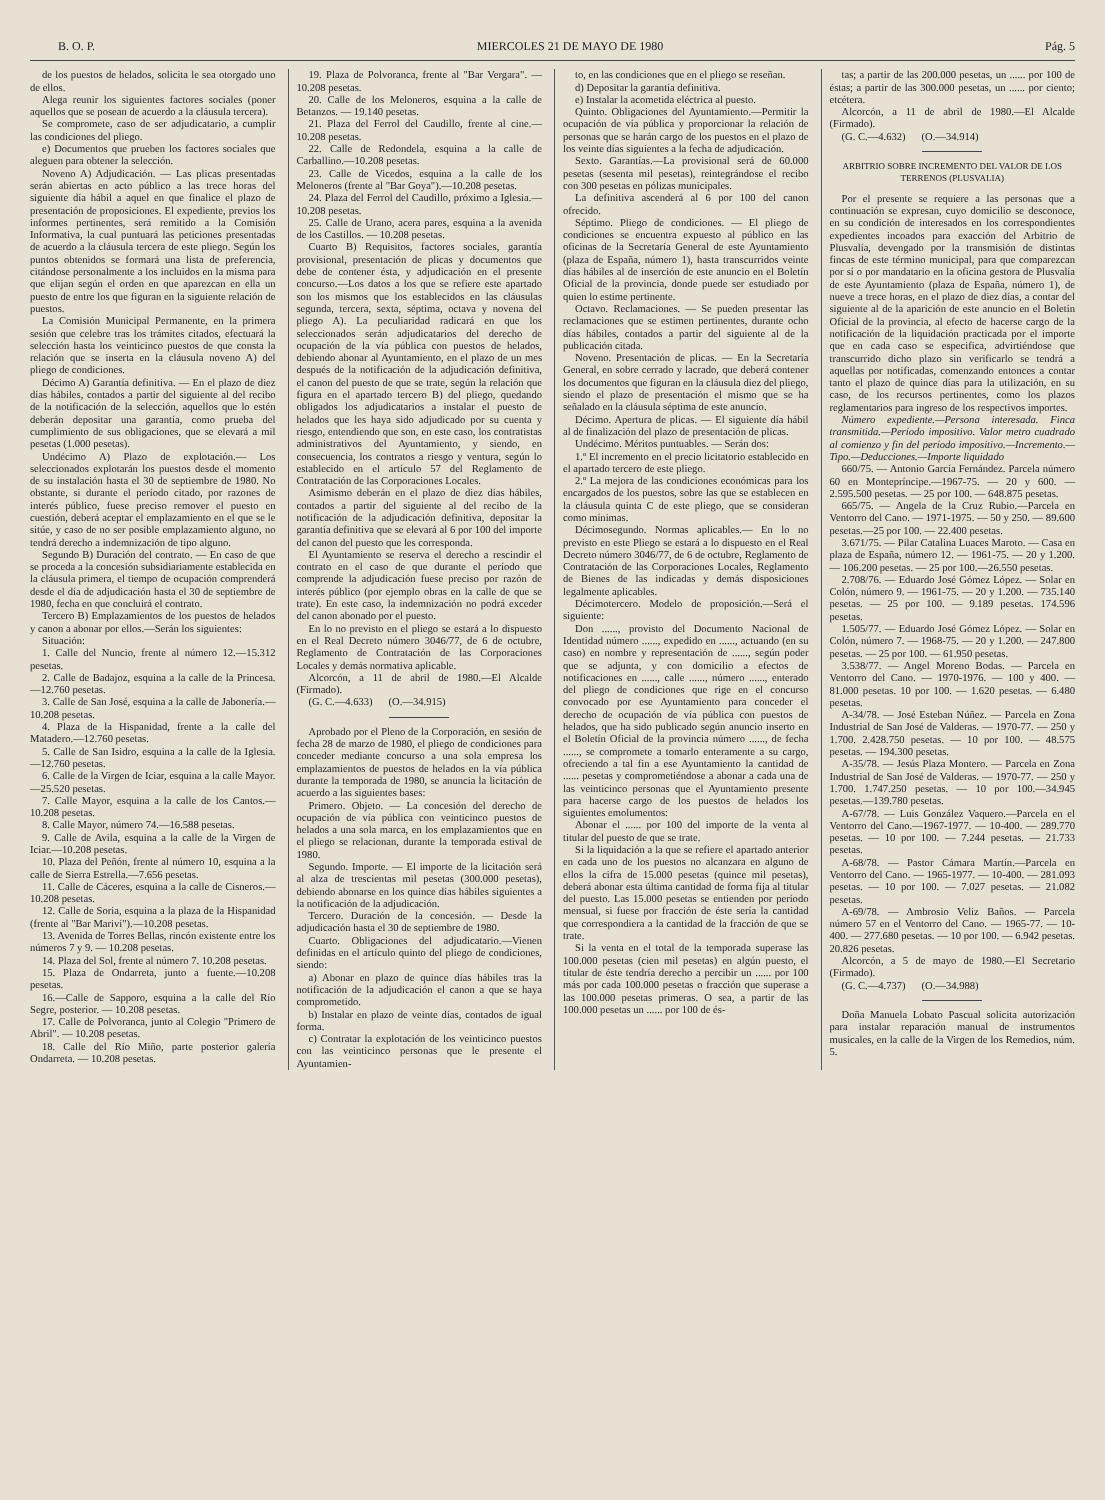B. O. P. MIERCOLES 21 DE MAYO DE 1980 Pág. 5
de los puestos de helados, solicita le sea otorgado uno de ellos.
Alega reunir los siguientes factores sociales (poner aquellos que se posean de acuerdo a la cláusula tercera).
Se compromete, caso de ser adjudicatario, a cumplir las condiciones del pliego.
e) Documentos que prueben los factores sociales que aleguen para obtener la selección.
Noveno A) Adjudicación. — Las plicas presentadas serán abiertas en acto público a las trece horas del siguiente día hábil a aquel en que finalice el plazo de presentación de proposiciones. El expediente, previos los informes pertinentes, será remitido a la Comisión Informativa, la cual puntuará las peticiones presentadas de acuerdo a la cláusula tercera de este pliego. Según los puntos obtenidos se formará una lista de preferencia, citándose personalmente a los incluidos en la misma para que elijan según el orden en que aparezcan en ella un puesto de entre los que figuran en la siguiente relación de puestos.
La Comisión Municipal Permanente, en la primera sesión que celebre tras los trámites citados, efectuará la selección hasta los veinticinco puestos de que consta la relación que se inserta en la cláusula noveno A) del pliego de condiciones.
Décimo A) Garantía definitiva. — En el plazo de diez días hábiles, contados a partir del siguiente al del recibo de la notificación de la selección, aquellos que lo estén deberán depositar una garantía, como prueba del cumplimiento de sus obligaciones, que se elevará a mil pesetas (1.000 pesetas).
Undécimo A) Plazo de explotación.— Los seleccionados explotarán los puestos desde el momento de su instalación hasta el 30 de septiembre de 1980. No obstante, si durante el período citado, por razones de interés público, fuese preciso remover el puesto en cuestión, deberá aceptar el emplazamiento en el que se le sitúe, y caso de no ser posible emplazamiento alguno, no tendrá derecho a indemnización de tipo alguno.
Segundo B) Duración del contrato. — En caso de que se proceda a la concesión subsidiariamente establecida en la cláusula primera, el tiempo de ocupación comprenderá desde el día de adjudicación hasta el 30 de septiembre de 1980, fecha en que concluirá el contrato.
Tercero B) Emplazamientos de los puestos de helados y canon a abonar por ellos.—Serán los siguientes:
Situación:
1. Calle del Nuncio, frente al número 12.—15.312 pesetas.
2. Calle de Badajoz, esquina a la calle de la Princesa.—12.760 pesetas.
3. Calle de San José, esquina a la calle de Jabonería.—10.208 pesetas.
4. Plaza de la Hispanidad, frente a la calle del Matadero.—12.760 pesetas.
5. Calle de San Isidro, esquina a la calle de la Iglesia.—12.760 pesetas.
6. Calle de la Virgen de Iciar, esquina a la calle Mayor.—25.520 pesetas.
7. Calle Mayor, esquina a la calle de los Cantos.—10.208 pesetas.
8. Calle Mayor, número 74.—16.588 pesetas.
9. Calle de Avila, esquina a la calle de la Virgen de Iciar.—10.208 pesetas.
10. Plaza del Peñón, frente al número 10, esquina a la calle de Sierra Estrella.—7.656 pesetas.
11. Calle de Cáceres, esquina a la calle de Cisneros.—10.208 pesetas.
12. Calle de Soria, esquina a la plaza de la Hispanidad (frente al "Bar Mariví").—10.208 pesetas.
13. Avenida de Torres Bellas, rincón existente entre los números 7 y 9. — 10.208 pesetas.
14. Plaza del Sol, frente al número 7. 10.208 pesetas.
15. Plaza de Ondarreta, junto a fuente.—10.208 pesetas.
16.—Calle de Sapporo, esquina a la calle del Río Segre, posterior. — 10.208 pesetas.
17. Calle de Polvoranca, junto al Colegio "Primero de Abril". — 10.208 pesetas.
18. Calle del Río Miño, parte posterior galería Ondarreta. — 10.208 pesetas.
19. Plaza de Polvoranca, frente al "Bar Vergara". — 10.208 pesetas.
20. Calle de los Meloneros, esquina a la calle de Betanzos. — 19.140 pesetas.
21. Plaza del Ferrol del Caudillo, frente al cine.—10.208 pesetas.
22. Calle de Redondela, esquina a la calle de Carballino.—10.208 pesetas.
23. Calle de Vicedos, esquina a la calle de los Meloneros (frente al "Bar Goya").—10.208 pesetas.
24. Plaza del Ferrol del Caudillo, próximo a Iglesia.—10.208 pesetas.
25. Calle de Urano, acera pares, esquina a la avenida de los Castillos. — 10.208 pesetas.
Cuarto B) Requisitos, factores sociales, garantía provisional, presentación de plicas y documentos que debe de contener ésta, y adjudicación en el presente concurso.—Los datos a los que se refiere este apartado son los mismos que los establecidos en las cláusulas segunda, tercera, sexta, séptima, octava y novena del pliego A). La peculiaridad radicará en que los seleccionados serán adjudicatarios del derecho de ocupación de la vía pública con puestos de helados, debiendo abonar al Ayuntamiento, en el plazo de un mes después de la notificación de la adjudicación definitiva, el canon del puesto de que se trate, según la relación que figura en el apartado tercero B) del pliego, quedando obligados los adjudicatarios a instalar el puesto de helados que les haya sido adjudicado por su cuenta y riesgo, entendiendo que son, en este caso, los contratistas administrativos del Ayuntamiento, y siendo, en consecuencia, los contratos a riesgo y ventura, según lo establecido en el artículo 57 del Reglamento de Contratación de las Corporaciones Locales.
Asimismo deberán en el plazo de diez días hábiles, contados a partir del siguiente al del recibo de la notificación de la adjudicación definitiva, depositar la garantía definitiva que se elevará al 6 por 100 del importe del canon del puesto que les corresponda.
El Ayuntamiento se reserva el derecho a rescindir el contrato en el caso de que durante el período que comprende la adjudicación fuese preciso por razón de interés público (por ejemplo obras en la calle de que se trate). En este caso, la indemnización no podrá exceder del canon abonado por el puesto.
En lo no previsto en el pliego se estará a lo dispuesto en el Real Decreto número 3046/77, de 6 de octubre, Reglamento de Contratación de las Corporaciones Locales y demás normativa aplicable.
Alcorcón, a 11 de abril de 1980.—El Alcalde (Firmado).
(G. C.—4.633) (O.—34.915)
Aprobado por el Pleno de la Corporación, en sesión de fecha 28 de marzo de 1980, el pliego de condiciones para conceder mediante concurso a una sola empresa los emplazamientos de puestos de helados en la vía pública durante la temporada de 1980, se anuncia la licitación de acuerdo a las siguientes bases:
Primero. Objeto. — La concesión del derecho de ocupación de vía pública con veinticinco puestos de helados a una sola marca, en los emplazamientos que en el pliego se relacionan, durante la temporada estival de 1980.
Segundo. Importe. — El importe de la licitación será al alza de trescientas mil pesetas (300.000 pesetas), debiendo abonarse en los quince días hábiles siguientes a la notificación de la adjudicación.
Tercero. Duración de la concesión. — Desde la adjudicación hasta el 30 de septiembre de 1980.
Cuarto. Obligaciones del adjudicatario.—Vienen definidas en el artículo quinto del pliego de condiciones, siendo:
a) Abonar en plazo de quince días hábiles tras la notificación de la adjudicación el canon a que se haya comprometido.
b) Instalar en plazo de veinte días, contados de igual forma.
c) Contratar la explotación de los veinticinco puestos con las veinticinco personas que le presente el Ayuntamien-
to, en las condiciones que en el pliego se reseñan.
d) Depositar la garantía definitiva.
e) Instalar la acometida eléctrica al puesto.
Quinto. Obligaciones del Ayuntamiento.—Permitir la ocupación de vía pública y proporcionar la relación de personas que se harán cargo de los puestos en el plazo de los veinte días siguientes a la fecha de adjudicación.
Sexto. Garantías.—La provisional será de 60.000 pesetas (sesenta mil pesetas), reintegrándose el recibo con 300 pesetas en pólizas municipales.
La definitiva ascenderá al 6 por 100 del canon ofrecido.
Séptimo. Pliego de condiciones. — El pliego de condiciones se encuentra expuesto al público en las oficinas de la Secretaría General de este Ayuntamiento (plaza de España, número 1), hasta transcurridos veinte días hábiles al de inserción de este anuncio en el Boletín Oficial de la provincia, donde puede ser estudiado por quien lo estime pertinente.
Octavo. Reclamaciones. — Se pueden presentar las reclamaciones que se estimen pertinentes, durante ocho días hábiles, contados a partir del siguiente al de la publicación citada.
Noveno. Presentación de plicas. — En la Secretaría General, en sobre cerrado y lacrado, que deberá contener los documentos que figuran en la cláusula diez del pliego, siendo el plazo de presentación el mismo que se ha señalado en la cláusula séptima de este anuncio.
Décimo. Apertura de plicas. — El siguiente día hábil al de finalización del plazo de presentación de plicas.
Undécimo. Méritos puntuables. — Serán dos:
1.º El incremento en el precio licitatorio establecido en el apartado tercero de este pliego.
2.º La mejora de las condiciones económicas para los encargados de los puestos, sobre las que se establecen en la cláusula quinta C de este pliego, que se consideran como mínimas.
Décimosegundo. Normas aplicables.— En lo no previsto en este Pliego se estará a lo dispuesto en el Real Decreto número 3046/77, de 6 de octubre, Reglamento de Contratación de las Corporaciones Locales, Reglamento de Bienes de las indicadas y demás disposiciones legalmente aplicables.
Décimotercero. Modelo de proposición.—Será el siguiente:
Don ......, provisto del Documento Nacional de Identidad número ......, expedido en ......, actuando (en su caso) en nombre y representación de ......, según poder que se adjunta, y con domicilio a efectos de notificaciones en ......, calle ......, número ......, enterado del pliego de condiciones que rige en el concurso convocado por ese Ayuntamiento para conceder el derecho de ocupación de vía pública con puestos de helados, que ha sido publicado según anuncio inserto en el Boletín Oficial de la provincia número ......, de fecha ......, se compromete a tomarlo enteramente a su cargo, ofreciendo a tal fin a ese Ayuntamiento la cantidad de ...... pesetas y comprometiéndose a abonar a cada una de las veinticinco personas que el Ayuntamiento presente para hacerse cargo de los puestos de helados los siguientes emolumentos:
Abonar el ...... por 100 del importe de la venta al titular del puesto de que se trate.
Si la liquidación a la que se refiere el apartado anterior en cada uno de los puestos no alcanzara en alguno de ellos la cifra de 15.000 pesetas (quince mil pesetas), deberá abonar esta última cantidad de forma fija al titular del puesto. Las 15.000 pesetas se entienden por período mensual, si fuese por fracción de éste sería la cantidad que correspondiera a la cantidad de la fracción de que se trate.
Si la venta en el total de la temporada superase las 100.000 pesetas (cien mil pesetas) en algún puesto, el titular de éste tendría derecho a percibir un ...... por 100 más por cada 100.000 pesetas o fracción que superase a las 100.000 pesetas primeras. O sea, a partir de las 100.000 pesetas un ...... por 100 de és-
tas; a partir de las 200.000 pesetas, un ...... por 100 de éstas; a partir de las 300.000 pesetas, un ...... por ciento; etcétera.
Alcorcón, a 11 de abril de 1980.—El Alcalde (Firmado).
(G. C.—4.632) (O.—34.914)
ARBITRIO SOBRE INCREMENTO DEL VALOR DE LOS TERRENOS (PLUSVALIA)
Por el presente se requiere a las personas que a continuación se expresan, cuyo domicilio se desconoce, en su condición de interesados en los correspondientes expedientes incoados para exacción del Arbitrio de Plusvalía, devengado por la transmisión de distintas fincas de este término municipal, para que comparezcan por sí o por mandatario en la oficina gestora de Plusvalía de este Ayuntamiento (plaza de España, número 1), de nueve a trece horas, en el plazo de diez días, a contar del siguiente al de la aparición de este anuncio en el Boletín Oficial de la provincia, al efecto de hacerse cargo de la notificación de la liquidación practicada por el importe que en cada caso se especifica, advirtiéndose que transcurrido dicho plazo sin verificarlo se tendrá a aquellas por notificadas, comenzando entonces a contar tanto el plazo de quince días para la utilización, en su caso, de los recursos pertinentes, como los plazos reglamentarios para ingreso de los respectivos importes.
Número expediente.—Persona interesada. Finca transmitida.—Período impositivo. Valor metro cuadrado al comienzo y fin del período impositivo.—Incremento.—Tipo.—Deducciones.—Importe liquidado
660/75. — Antonio García Fernández. Parcela número 60 en Montepríncipe.—1967-75. — 20 y 600. — 2.595.500 pesetas. — 25 por 100. — 648.875 pesetas.
665/75. — Angela de la Cruz Rubio.—Parcela en Ventorro del Cano. — 1971-1975. — 50 y 250. — 89.600 pesetas.—25 por 100. — 22.400 pesetas.
3.671/75. — Pilar Catalina Luaces Maroto. — Casa en plaza de España, número 12. — 1961-75. — 20 y 1.200. — 106.200 pesetas. — 25 por 100.—26.550 pesetas.
2.708/76. — Eduardo José Gómez López. — Solar en Colón, número 9. — 1961-75. — 20 y 1.200. — 735.140 pesetas. — 25 por 100. — 9.189 pesetas. 174.596 pesetas.
1.505/77. — Eduardo José Gómez López. — Solar en Colón, número 7. — 1968-75. — 20 y 1.200. — 247.800 pesetas. — 25 por 100. — 61.950 pesetas.
3.538/77. — Angel Moreno Bodas. — Parcela en Ventorro del Cano. — 1970-1976. — 100 y 400. — 81.000 pesetas. 10 por 100. — 1.620 pesetas. — 6.480 pesetas.
A-34/78. — José Esteban Núñez. — Parcela en Zona Industrial de San José de Valderas. — 1970-77. — 250 y 1.700. 2.428.750 pesetas. — 10 por 100. — 48.575 pesetas. — 194.300 pesetas.
A-35/78. — Jesús Plaza Montero. — Parcela en Zona Industrial de San José de Valderas. — 1970-77. — 250 y 1.700. 1.747.250 pesetas. — 10 por 100.—34.945 pesetas.—139.780 pesetas.
A-67/78. — Luis González Vaquero.—Parcela en el Ventorro del Cano.—1967-1977. — 10-400. — 289.770 pesetas. — 10 por 100. — 7.244 pesetas. — 21.733 pesetas.
A-68/78. — Pastor Cámara Martín.—Parcela en Ventorro del Cano. — 1965-1977. — 10-400. — 281.093 pesetas. — 10 por 100. — 7.027 pesetas. — 21.082 pesetas.
A-69/78. — Ambrosio Veliz Baños. — Parcela número 57 en el Ventorro del Cano. — 1965-77. — 10-400. — 277.680 pesetas. — 10 por 100. — 6.942 pesetas. 20.826 pesetas.
Alcorcón, a 5 de mayo de 1980.—El Secretario (Firmado).
(G. C.—4.737) (O.—34.988)
Doña Manuela Lobato Pascual solicita autorización para instalar reparación manual de instrumentos musicales, en la calle de la Virgen de los Remedios, núm. 5.